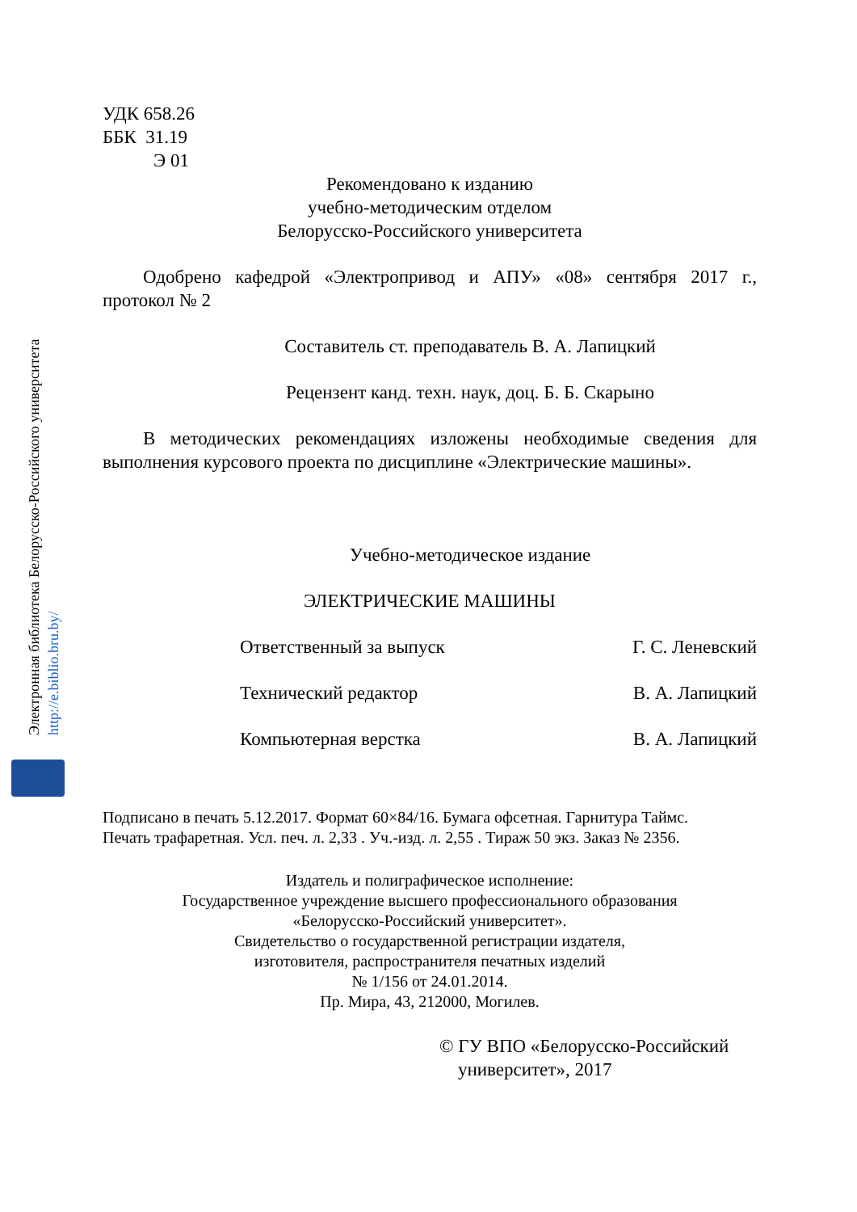Электронная библиотека Белорусско-Российского университета http://e.biblio.bru.by/
УДК 658.26
ББК 31.19
Э 01
Рекомендовано к изданию
учебно-методическим отделом
Белорусско-Российского университета
Одобрено кафедрой «Электропривод и АПУ» «08» сентября 2017 г., протокол № 2
Составитель ст. преподаватель В. А. Лапицкий
Рецензент канд. техн. наук, доц. Б. Б. Скарыно
В методических рекомендациях изложены необходимые сведения для выполнения курсового проекта по дисциплине «Электрические машины».
Учебно-методическое издание
ЭЛЕКТРИЧЕСКИЕ МАШИНЫ
Ответственный за выпуск Г. С. Леневский
Технический редактор В. А. Лапицкий
Компьютерная верстка В. А. Лапицкий
Подписано в печать 5.12.2017. Формат 60×84/16. Бумага офсетная. Гарнитура Таймс.
Печать трафаретная. Усл. печ. л. 2,33 . Уч.-изд. л. 2,55 . Тираж 50 экз. Заказ № 2356.
Издатель и полиграфическое исполнение:
Государственное учреждение высшего профессионального образования
«Белорусско-Российский университет».
Свидетельство о государственной регистрации издателя,
изготовителя, распространителя печатных изделий
№ 1/156 от 24.01.2014.
Пр. Мира, 43, 212000, Могилев.
© ГУ ВПО «Белорусско-Российский
университет», 2017